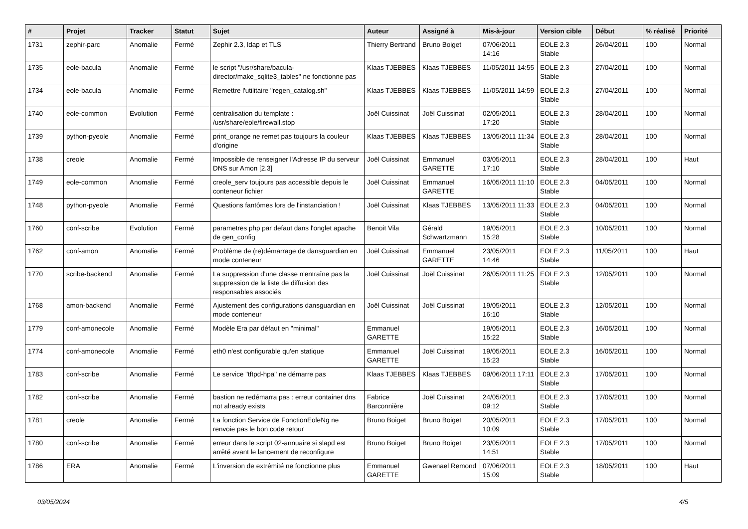| # | Projet | Tracker | Statut | Sujet | Auteur | Assigné à | Mis-à-jour | Version cible | Début | % réalisé | Priorité |
| --- | --- | --- | --- | --- | --- | --- | --- | --- | --- | --- | --- |
| 1731 | zephir-parc | Anomalie | Fermé | Zephir 2.3, ldap et TLS | Thierry Bertrand | Bruno Boiget | 07/06/2011 14:16 | EOLE 2.3 Stable | 26/04/2011 | 100 | Normal |
| 1735 | eole-bacula | Anomalie | Fermé | le script "/usr/share/bacula-director/make_sqlite3_tables" ne fonctionne pas | Klaas TJEBBES | Klaas TJEBBES | 11/05/2011 14:55 | EOLE 2.3 Stable | 27/04/2011 | 100 | Normal |
| 1734 | eole-bacula | Anomalie | Fermé | Remettre l'utilitaire "regen_catalog.sh" | Klaas TJEBBES | Klaas TJEBBES | 11/05/2011 14:59 | EOLE 2.3 Stable | 27/04/2011 | 100 | Normal |
| 1740 | eole-common | Evolution | Fermé | centralisation du template : /usr/share/eole/firewall.stop | Joël Cuissinat | Joël Cuissinat | 02/05/2011 17:20 | EOLE 2.3 Stable | 28/04/2011 | 100 | Normal |
| 1739 | python-pyeole | Anomalie | Fermé | print_orange ne remet pas toujours la couleur d'origine | Klaas TJEBBES | Klaas TJEBBES | 13/05/2011 11:34 | EOLE 2.3 Stable | 28/04/2011 | 100 | Normal |
| 1738 | creole | Anomalie | Fermé | Impossible de renseigner l'Adresse IP du serveur DNS sur Amon [2.3] | Joël Cuissinat | Emmanuel GARETTE | 03/05/2011 17:10 | EOLE 2.3 Stable | 28/04/2011 | 100 | Haut |
| 1749 | eole-common | Anomalie | Fermé | creole_serv toujours pas accessible depuis le conteneur fichier | Joël Cuissinat | Emmanuel GARETTE | 16/05/2011 11:10 | EOLE 2.3 Stable | 04/05/2011 | 100 | Normal |
| 1748 | python-pyeole | Anomalie | Fermé | Questions fantômes lors de l'instanciation ! | Joël Cuissinat | Klaas TJEBBES | 13/05/2011 11:33 | EOLE 2.3 Stable | 04/05/2011 | 100 | Normal |
| 1760 | conf-scribe | Evolution | Fermé | parametres php par defaut dans l'onglet apache de gen_config | Benoit Vila | Gérald Schwartzmann | 19/05/2011 15:28 | EOLE 2.3 Stable | 10/05/2011 | 100 | Normal |
| 1762 | conf-amon | Anomalie | Fermé | Problème de (re)démarrage de dansguardian en mode conteneur | Joël Cuissinat | Emmanuel GARETTE | 23/05/2011 14:46 | EOLE 2.3 Stable | 11/05/2011 | 100 | Haut |
| 1770 | scribe-backend | Anomalie | Fermé | La suppression d'une classe n'entraîne pas la suppression de la liste de diffusion des responsables associés | Joël Cuissinat | Joël Cuissinat | 26/05/2011 11:25 | EOLE 2.3 Stable | 12/05/2011 | 100 | Normal |
| 1768 | amon-backend | Anomalie | Fermé | Ajustement des configurations dansguardian en mode conteneur | Joël Cuissinat | Joël Cuissinat | 19/05/2011 16:10 | EOLE 2.3 Stable | 12/05/2011 | 100 | Normal |
| 1779 | conf-amonecole | Anomalie | Fermé | Modèle Era par défaut en "minimal" | Emmanuel GARETTE | | 19/05/2011 15:22 | EOLE 2.3 Stable | 16/05/2011 | 100 | Normal |
| 1774 | conf-amonecole | Anomalie | Fermé | eth0 n'est configurable qu'en statique | Emmanuel GARETTE | Joël Cuissinat | 19/05/2011 15:23 | EOLE 2.3 Stable | 16/05/2011 | 100 | Normal |
| 1783 | conf-scribe | Anomalie | Fermé | Le service "tftpd-hpa" ne démarre pas | Klaas TJEBBES | Klaas TJEBBES | 09/06/2011 17:11 | EOLE 2.3 Stable | 17/05/2011 | 100 | Normal |
| 1782 | conf-scribe | Anomalie | Fermé | bastion ne redémarra pas : erreur container dns not already exists | Fabrice Barconnière | Joël Cuissinat | 24/05/2011 09:12 | EOLE 2.3 Stable | 17/05/2011 | 100 | Normal |
| 1781 | creole | Anomalie | Fermé | La fonction Service de FonctionEoleNg ne renvoie pas le bon code retour | Bruno Boiget | Bruno Boiget | 20/05/2011 10:09 | EOLE 2.3 Stable | 17/05/2011 | 100 | Normal |
| 1780 | conf-scribe | Anomalie | Fermé | erreur dans le script 02-annuaire si slapd est arrêté avant le lancement de reconfigure | Bruno Boiget | Bruno Boiget | 23/05/2011 14:51 | EOLE 2.3 Stable | 17/05/2011 | 100 | Normal |
| 1786 | ERA | Anomalie | Fermé | L'inversion de extrémité ne fonctionne plus | Emmanuel GARETTE | Gwenael Remond | 07/06/2011 15:09 | EOLE 2.3 Stable | 18/05/2011 | 100 | Haut |
03/05/2024 4/5